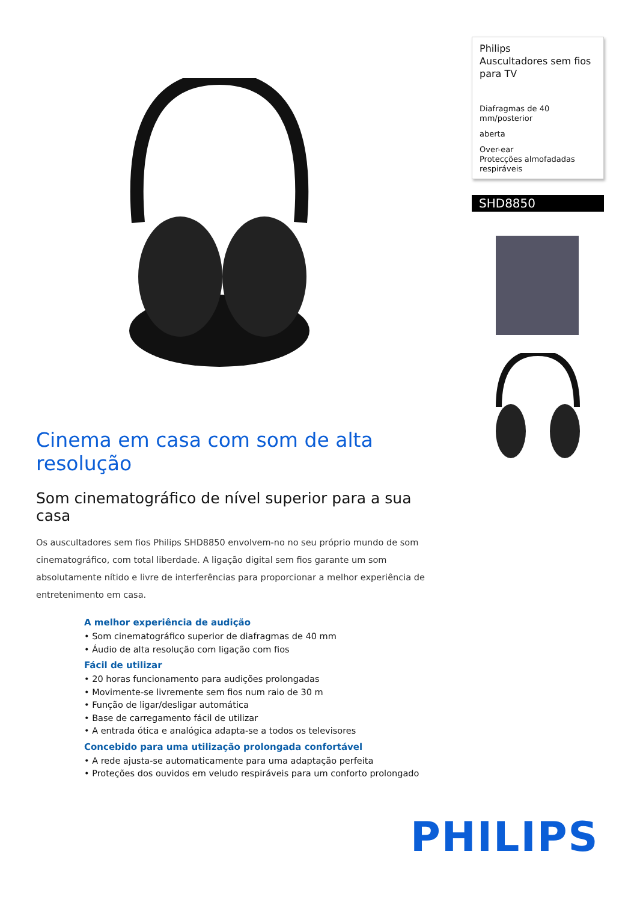Cinema em casa com som de alta resolução
Som cinematográfico de nível superior para a sua casa
Os auscultadores sem fios Philips SHD8850 envolvem-no no seu próprio mundo de som cinematográfico, com total liberdade. A ligação digital sem fios garante um som absolutamente nítido e livre de interferências para proporcionar a melhor experiência de entretenimento em casa.
A melhor experiência de audição
• Som cinematográfico superior de diafragmas de 40 mm
• Áudio de alta resolução com ligação com fios
Fácil de utilizar
• 20 horas funcionamento para audições prolongadas
• Movimente-se livremente sem fios num raio de 30 m
• Função de ligar/desligar automática
• Base de carregamento fácil de utilizar
• A entrada ótica e analógica adapta-se a todos os televisores
Concebido para uma utilização prolongada confortável
• A rede ajusta-se automaticamente para uma adaptação perfeita
• Proteções dos ouvidos em veludo respiráveis para um conforto prolongado
Philips
Auscultadores sem fios para TV
Diafragmas de 40 mm/posterior
aberta
Over-ear
Protecções almofadadas respiráveis
SHD8850
PHILIPS